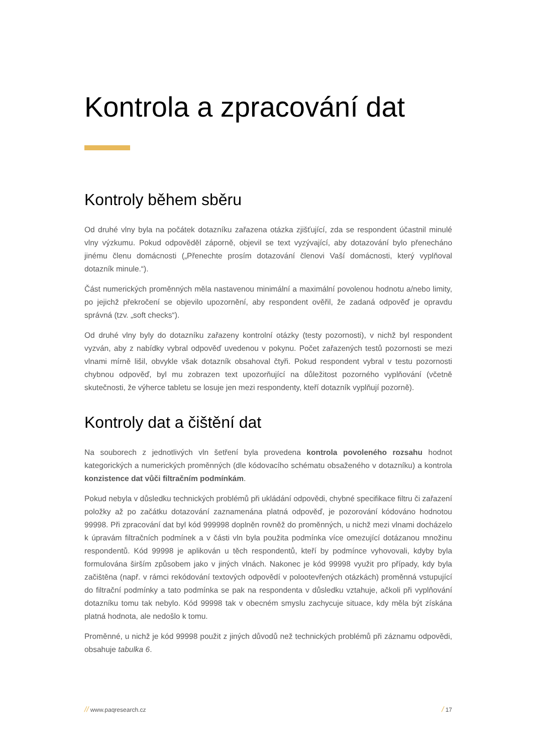Kontrola a zpracování dat
Kontroly během sběru
Od druhé vlny byla na počátek dotazníku zařazena otázka zjišťující, zda se respondent účastnil minulé vlny výzkumu. Pokud odpověděl záporně, objevil se text vyzývající, aby dotazování bylo přenecháno jinému členu domácnosti („Přenechte prosím dotazování členovi Vaší domácnosti, který vyplňoval dotazník minule.“).
Část numerických proměnných měla nastavenou minimální a maximální povolenou hodnotu a/nebo limity, po jejichž překročení se objevilo upozornění, aby respondent ověřil, že zadaná odpověď je opravdu správná (tzv. „soft checks“).
Od druhé vlny byly do dotazníku zařazeny kontrolní otázky (testy pozornosti), v nichž byl respondent vyzván, aby z nabídky vybral odpověď uvedenou v pokynu. Počet zařazených testů pozornosti se mezi vlnami mírně lišil, obvykle však dotazník obsahoval čtyři. Pokud respondent vybral v testu pozornosti chybnou odpověď, byl mu zobrazen text upozorňující na důležitost pozorného vyplňování (včetně skutečnosti, že výherce tabletu se losuje jen mezi respondenty, kteří dotazník vyplňují pozorně).
Kontroly dat a čištění dat
Na souborech z jednotlivých vln šetření byla provedena kontrola povoleného rozsahu hodnot kategorických a numerických proměnných (dle kódovacího schématu obsaženého v dotazníku) a kontrola konzistence dat vůči filtračním podmínkám.
Pokud nebyla v důsledku technických problémů při ukládání odpovědi, chybné specifikace filtru či zařazení položky až po začátku dotazování zaznamenána platná odpověď, je pozorování kódováno hodnotou 99998. Při zpracování dat byl kód 999998 doplněn rovněž do proměnných, u nichž mezi vlnami docházelo k úpravám filtračních podmínek a v části vln byla použita podmínka více omezující dotázanou množinu respondentů. Kód 99998 je aplikován u těch respondentů, kteří by podmínce vyhovovali, kdyby byla formulována širším způsobem jako v jiných vlnách. Nakonec je kód 99998 využit pro případy, kdy byla začištěna (např. v rámci rekódování textových odpovědí v polootevřených otázkách) proměnná vstupující do filtrační podmínky a tato podmínka se pak na respondenta v důsledku vztahuje, ačkoli při vyplňování dotazníku tomu tak nebylo. Kód 99998 tak v obecném smyslu zachycuje situace, kdy měla být získána platná hodnota, ale nedošlo k tomu.
Proměnné, u nichž je kód 99998 použit z jiných důvodů než technických problémů při záznamu odpovědi, obsahuje tabulka 6.
// www.paqresearch.cz / 17